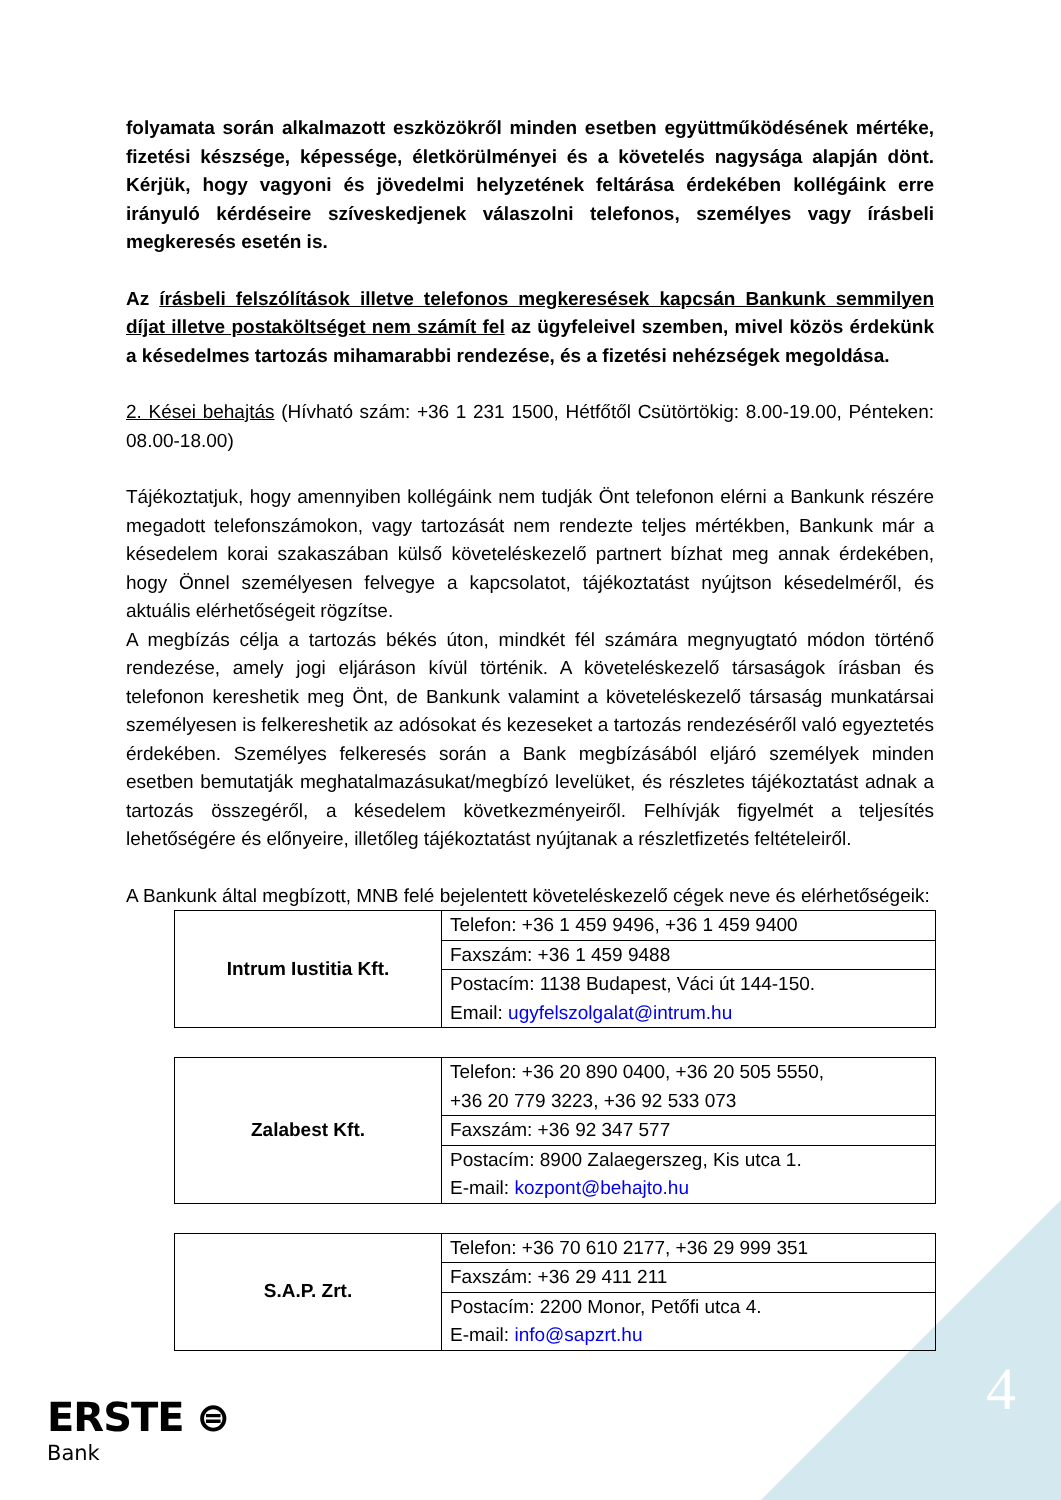folyamata során alkalmazott eszközökről minden esetben együttműködésének mértéke, fizetési készsége, képessége, életkörülményei és a követelés nagysága alapján dönt. Kérjük, hogy vagyoni és jövedelmi helyzetének feltárása érdekében kollégáink erre irányuló kérdéseire szíveskedjenek válaszolni telefonos, személyes vagy írásbeli megkeresés esetén is.
Az írásbeli felszólítások illetve telefonos megkeresések kapcsán Bankunk semmilyen díjat illetve postaköltséget nem számít fel az ügyfeleivel szemben, mivel közös érdekünk a késedelmes tartozás mihamarabbi rendezése, és a fizetési nehézségek megoldása.
2. Kései behajtás (Hívható szám: +36 1 231 1500, Hétfőtől Csütörtökig: 8.00-19.00, Pénteken: 08.00-18.00)
Tájékoztatjuk, hogy amennyiben kollégáink nem tudják Önt telefonon elérni a Bankunk részére megadott telefonszámokon, vagy tartozását nem rendezte teljes mértékben, Bankunk már a késedelem korai szakaszában külső követeléskezelő partnert bízhat meg annak érdekében, hogy Önnel személyesen felvegye a kapcsolatot, tájékoztatást nyújtson késedelméről, és aktuális elérhetőségeit rögzítse.
A megbízás célja a tartozás békés úton, mindkét fél számára megnyugtató módon történő rendezése, amely jogi eljáráson kívül történik. A követeléskezelő társaságok írásban és telefonon kereshetik meg Önt, de Bankunk valamint a követeléskezelő társaság munkatársai személyesen is felkereshetik az adósokat és kezeseket a tartozás rendezéséről való egyeztetés érdekében. Személyes felkeresés során a Bank megbízásából eljáró személyek minden esetben bemutatják meghatalmazásukat/megbízó levelüket, és részletes tájékoztatást adnak a tartozás összegéről, a késedelem következményeiről. Felhívják figyelmét a teljesítés lehetőségére és előnyeire, illetőleg tájékoztatást nyújtanak a részletfizetés feltételeiről.
A Bankunk által megbízott, MNB felé bejelentett követeléskezelő cégek neve és elérhetőségeik:
| Intrum Iustitia Kft. | Telefon: +36 1 459 9496, +36 1 459 9400 |
| | Faxszám: +36 1 459 9488 |
| | Postacím: 1138 Budapest, Váci út 144-150. Email: ugyfelszolgalat@intrum.hu |
| Zalabest Kft. | Telefon: +36 20 890 0400, +36 20 505 5550, +36 20 779 3223, +36 92 533 073 |
| | Faxszám: +36 92 347 577 |
| | Postacím: 8900 Zalaegerszeg, Kis utca 1. E-mail: kozpont@behajto.hu |
| S.A.P. Zrt. | Telefon: +36 70 610 2177, +36 29 999 351 |
| | Faxszám: +36 29 411 211 |
| | Postacím: 2200 Monor, Petőfi utca 4. E-mail: info@sapzrt.hu |
ERSTE ⊜
Bank
4